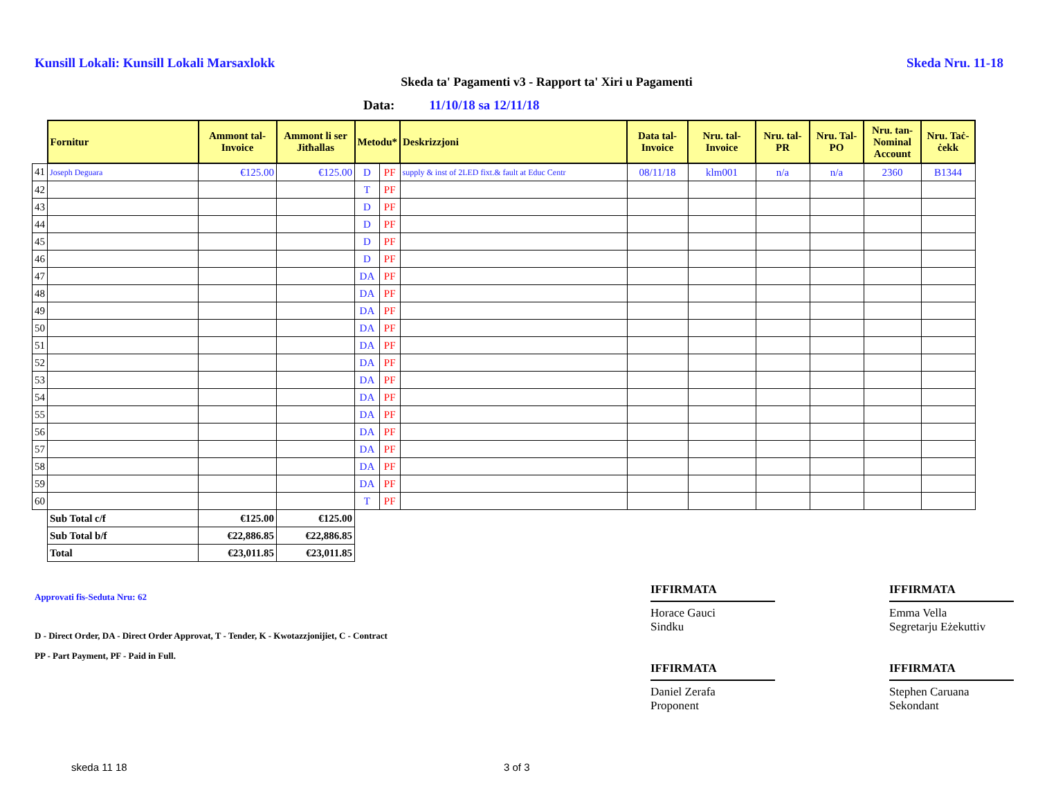Kunsill Lokali: Kunsill Lokali Marsaxlokk
Skeda Nru. 11-18
Skeda ta' Pagamenti v3 - Rapport ta' Xiri u Pagamenti
Data: 11/10/18 sa 12/11/18
| | Fornitur | Ammont tal-Invoice | Ammont li ser Jitħallas | Metodu* | | Deskrizzjoni | Data tal-Invoice | Nru. tal-Invoice | Nru. tal-PR | Nru. Tal-PO | Nru. tan-Nominal Account | Nru. Taċ-ċekk |
| --- | --- | --- | --- | --- | --- | --- | --- | --- | --- | --- | --- | --- |
| 41 | Joseph Deguara | €125.00 | €125.00 | D | PF | supply & inst of 2LED fixt.& fault at Educ Centr | 08/11/18 | klm001 | n/a | n/a | 2360 | B1344 |
| 42 | | | | T | PF | | | | | | | |
| 43 | | | | D | PF | | | | | | | |
| 44 | | | | D | PF | | | | | | | |
| 45 | | | | D | PF | | | | | | | |
| 46 | | | | D | PF | | | | | | | |
| 47 | | | | DA | PF | | | | | | | |
| 48 | | | | DA | PF | | | | | | | |
| 49 | | | | DA | PF | | | | | | | |
| 50 | | | | DA | PF | | | | | | | |
| 51 | | | | DA | PF | | | | | | | |
| 52 | | | | DA | PF | | | | | | | |
| 53 | | | | DA | PF | | | | | | | |
| 54 | | | | DA | PF | | | | | | | |
| 55 | | | | DA | PF | | | | | | | |
| 56 | | | | DA | PF | | | | | | | |
| 57 | | | | DA | PF | | | | | | | |
| 58 | | | | DA | PF | | | | | | | |
| 59 | | | | DA | PF | | | | | | | |
| 60 | | | | T | PF | | | | | | | |
| | Sub Total c/f | €125.00 | €125.00 | | | | | | | | | |
| | Sub Total b/f | €22,886.85 | €22,886.85 | | | | | | | | | |
| | Total | €23,011.85 | €23,011.85 | | | | | | | | | |
Approvati fis-Seduta Nru: 62
D - Direct Order, DA - Direct Order Approvat, T - Tender, K - Kwotazzjonijiet, C - Contract
PP - Part Payment, PF - Paid in Full.
IFFIRMATA
Horace Gauci
Sindku
IFFIRMATA
Daniel Zerafa
Proponent
IFFIRMATA
Emma Vella
Segretarju Eżekuttiv
IFFIRMATA
Stephen Caruana
Sekondant
skeda 11 18 3 of 3